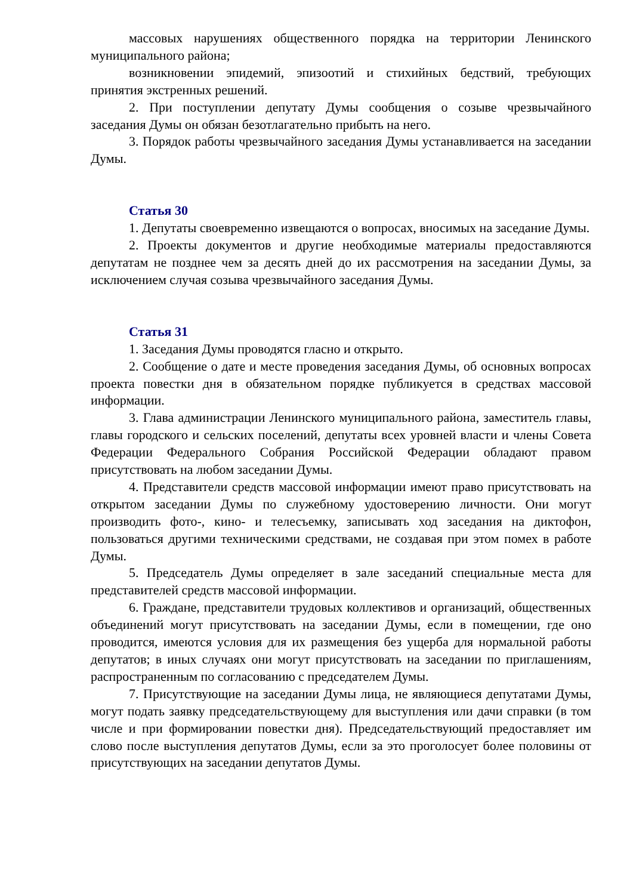массовых нарушениях общественного порядка на территории Ленинского муниципального района;
возникновении эпидемий, эпизоотий и стихийных бедствий, требующих принятия экстренных решений.
2. При поступлении депутату Думы сообщения о созыве чрезвычайного заседания Думы он обязан безотлагательно прибыть на него.
3. Порядок работы чрезвычайного заседания Думы устанавливается на заседании Думы.
Статья 30
1. Депутаты своевременно извещаются о вопросах, вносимых на заседание Думы.
2. Проекты документов и другие необходимые материалы предоставляются депутатам не позднее чем за десять дней до их рассмотрения на заседании Думы, за исключением случая созыва чрезвычайного заседания Думы.
Статья 31
1. Заседания Думы проводятся гласно и открыто.
2. Сообщение о дате и месте проведения заседания Думы, об основных вопросах проекта повестки дня в обязательном порядке публикуется в средствах массовой информации.
3. Глава администрации Ленинского муниципального района, заместитель главы, главы городского и сельских поселений, депутаты всех уровней власти и члены Совета Федерации Федерального Собрания Российской Федерации обладают правом присутствовать на любом заседании Думы.
4. Представители средств массовой информации имеют право присутствовать на открытом заседании Думы по служебному удостоверению личности. Они могут производить фото-, кино- и телесъемку, записывать ход заседания на диктофон, пользоваться другими техническими средствами, не создавая при этом помех в работе Думы.
5. Председатель Думы определяет в зале заседаний специальные места для представителей средств массовой информации.
6. Граждане, представители трудовых коллективов и организаций, общественных объединений могут присутствовать на заседании Думы, если в помещении, где оно проводится, имеются условия для их размещения без ущерба для нормальной работы депутатов; в иных случаях они могут присутствовать на заседании по приглашениям, распространенным по согласованию с председателем Думы.
7. Присутствующие на заседании Думы лица, не являющиеся депутатами Думы, могут подать заявку председательствующему для выступления или дачи справки (в том числе и при формировании повестки дня). Председательствующий предоставляет им слово после выступления депутатов Думы, если за это проголосует более половины от присутствующих на заседании депутатов Думы.